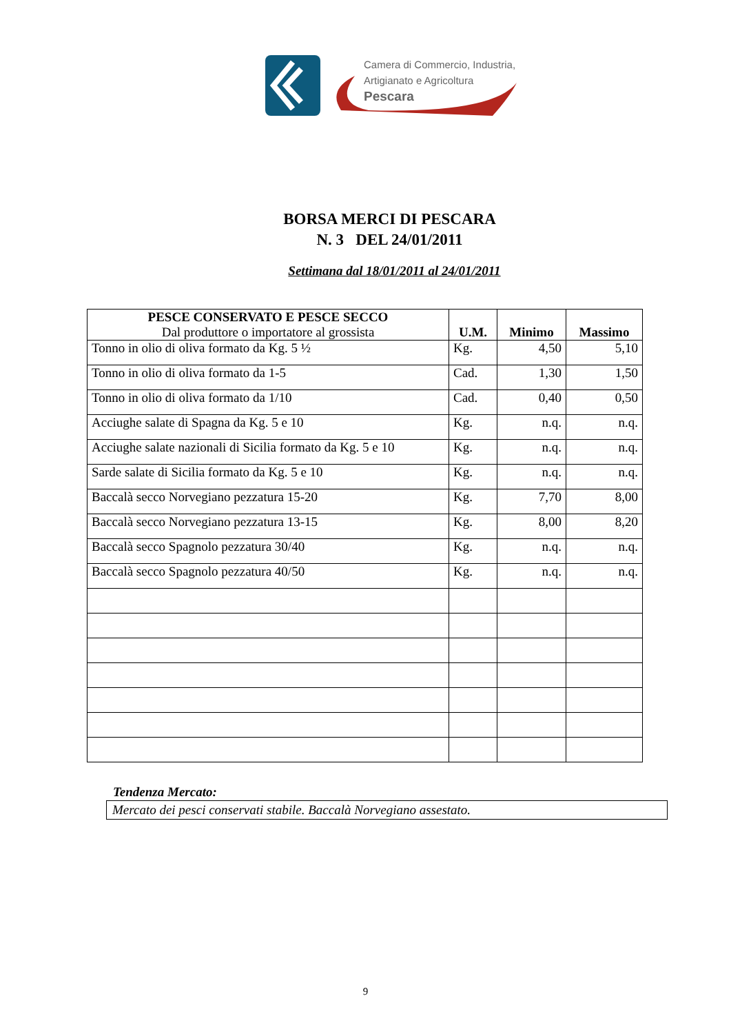Camera di Commercio, Industria,
Artigianato e Agricoltura
Pescara
BORSA MERCI DI PESCARA
N. 3 DEL 24/01/2011
Settimana dal 18/01/2011 al 24/01/2011
| PESCE CONSERVATO E PESCE SECCO Dal produttore o importatore al grossista | U.M. | Minimo | Massimo |
| --- | --- | --- | --- |
| Tonno in olio di oliva formato da Kg. 5 ½ | Kg. | 4,50 | 5,10 |
| Tonno in olio di oliva formato da 1-5 | Cad. | 1,30 | 1,50 |
| Tonno in olio di oliva formato da 1/10 | Cad. | 0,40 | 0,50 |
| Acciughe salate di Spagna da Kg. 5 e 10 | Kg. | n.q. | n.q. |
| Acciughe salate nazionali di Sicilia formato da Kg. 5 e 10 | Kg. | n.q. | n.q. |
| Sarde salate di Sicilia formato da Kg. 5 e 10 | Kg. | n.q. | n.q. |
| Baccalà secco Norvegiano pezzatura 15-20 | Kg. | 7,70 | 8,00 |
| Baccalà secco Norvegiano pezzatura 13-15 | Kg. | 8,00 | 8,20 |
| Baccalà secco Spagnolo pezzatura 30/40 | Kg. | n.q. | n.q. |
| Baccalà secco Spagnolo pezzatura 40/50 | Kg. | n.q. | n.q. |
Tendenza Mercato:
Mercato dei pesci conservati stabile. Baccalà Norvegiano assestato.
9